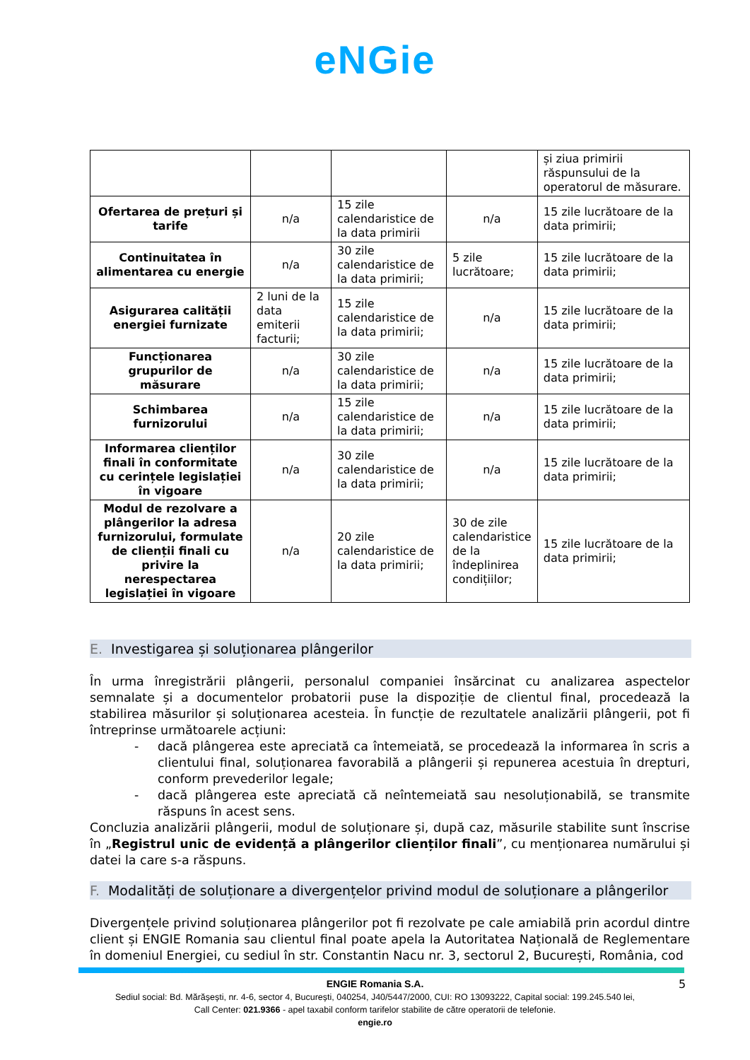eNGie
| | | | | și ziua primirii răspunsului de la operatorul de măsurare. |
| Ofertarea de prețuri și tarife | n/a | 15 zile calendaristice de la data primirii | n/a | 15 zile lucrătoare de la data primirii; |
| Continuitatea în alimentarea cu energie | n/a | 30 zile calendaristice de la data primirii; | 5 zile lucrătoare; | 15 zile lucrătoare de la data primirii; |
| Asigurarea calității energiei furnizate | 2 luni de la data emiterii facturii; | 15 zile calendaristice de la data primirii; | n/a | 15 zile lucrătoare de la data primirii; |
| Funcționarea grupurilor de măsurare | n/a | 30 zile calendaristice de la data primirii; | n/a | 15 zile lucrătoare de la data primirii; |
| Schimbarea furnizorului | n/a | 15 zile calendaristice de la data primirii; | n/a | 15 zile lucrătoare de la data primirii; |
| Informarea clienților finali în conformitate cu cerințele legislației în vigoare | n/a | 30 zile calendaristice de la data primirii; | n/a | 15 zile lucrătoare de la data primirii; |
| Modul de rezolvare a plângerilor la adresa furnizorului, formulate de clienții finali cu privire la nerespectarea legislației în vigoare | n/a | 20 zile calendaristice de la data primirii; | 30 de zile calendaristice de la îndeplinirea condițiilor; | 15 zile lucrătoare de la data primirii; |
E. Investigarea și soluționarea plângerilor
În urma înregistrării plângerii, personalul companiei însărcinat cu analizarea aspectelor semnalate și a documentelor probatorii puse la dispoziție de clientul final, procedează la stabilirea măsurilor și soluționarea acesteia. În funcție de rezultatele analizării plângerii, pot fi întreprinse următoarele acțiuni:
- dacă plângerea este apreciată ca întemeiată, se procedează la informarea în scris a clientului final, soluționarea favorabilă a plângerii și repunerea acestuia în drepturi, conform prevederilor legale;
- dacă plângerea este apreciată că neîntemeiată sau nesoluționabilă, se transmite răspuns în acest sens.
Concluzia analizării plângerii, modul de soluționare și, după caz, măsurile stabilite sunt înscrise în „Registrul unic de evidență a plângerilor clienților finali”, cu menționarea numărului și datei la care s-a răspuns.
F. Modalități de soluționare a divergențelor privind modul de soluționare a plângerilor
Divergențele privind soluționarea plângerilor pot fi rezolvate pe cale amiabilă prin acordul dintre client și ENGIE Romania sau clientul final poate apela la Autoritatea Națională de Reglementare în domeniul Energiei, cu sediul în str. Constantin Nacu nr. 3, sectorul 2, București, România, cod
5
ENGIE Romania S.A.
Sediul social: Bd. Mărășești, nr. 4-6, sector 4, București, 040254, J40/5447/2000, CUI: RO 13093222, Capital social: 199.245.540 lei,
Call Center: 021.9366 - apel taxabil conform tarifelor stabilite de către operatorii de telefonie.
engie.ro